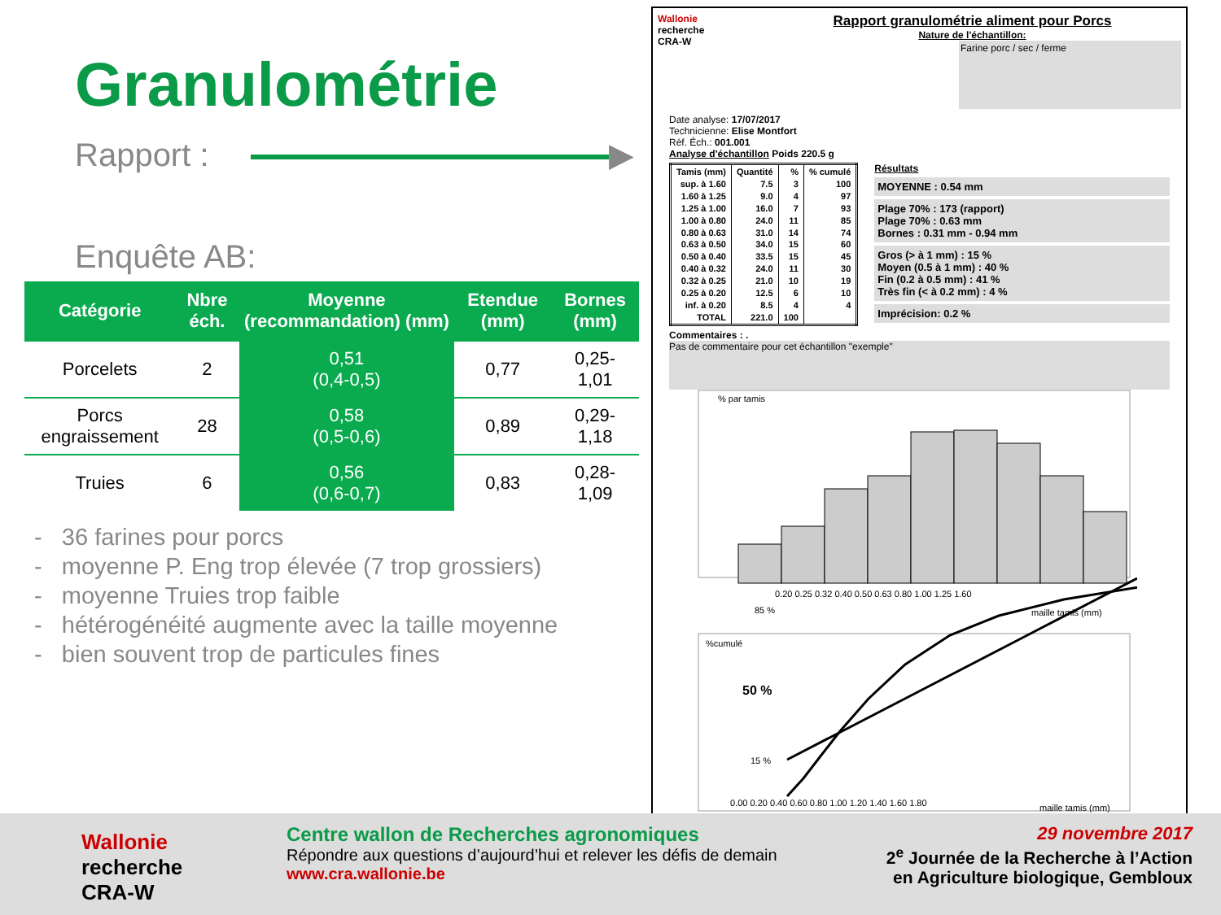Granulométrie
Rapport : ▶
Enquête AB:
| Catégorie | Nbre éch. | Moyenne (recommandation) (mm) | Etendue (mm) | Bornes (mm) |
| --- | --- | --- | --- | --- |
| Porcelets | 2 | 0,51 (0,4-0,5) | 0,77 | 0,25-1,01 |
| Porcs engraissement | 28 | 0,58 (0,5-0,6) | 0,89 | 0,29-1,18 |
| Truies | 6 | 0,56 (0,6-0,7) | 0,83 | 0,28-1,09 |
- 36 farines pour porcs
- moyenne P. Eng trop élevée (7 trop grossiers)
- moyenne Truies trop faible
- hétérogénéité augmente avec la taille moyenne
- bien souvent trop de particules fines
Wallonie
recherche
CRA-W
Rapport granulométrie aliment pour Porcs
Nature de l'échantillon:
Farine porc / sec / ferme
Date analyse: 17/07/2017
Technicienne: Elise Montfort
Réf. Éch.: 001.001
Analyse d'échantillon Poids 220.5 g
| Tamis (mm) | Quantité | % | % cumulé |
| --- | --- | --- | --- |
| sup. à 1.60 | 7.5 | 3 | 100 |
| 1.60 à 1.25 | 9.0 | 4 | 97 |
| 1.25 à 1.00 | 16.0 | 7 | 93 |
| 1.00 à 0.80 | 24.0 | 11 | 85 |
| 0.80 à 0.63 | 31.0 | 14 | 74 |
| 0.63 à 0.50 | 34.0 | 15 | 60 |
| 0.50 à 0.40 | 33.5 | 15 | 45 |
| 0.40 à 0.32 | 24.0 | 11 | 30 |
| 0.32 à 0.25 | 21.0 | 10 | 19 |
| 0.25 à 0.20 | 12.5 | 6 | 10 |
| inf. à 0.20 | 8.5 | 4 | 4 |
| TOTAL | 221.0 | 100 | |
Résultats
MOYENNE : 0.54 mm
Plage 70% : 173 (rapport)
Plage 70% : 0.63 mm
Bornes : 0.31 mm - 0.94 mm
Gros (> à 1 mm) : 15 %
Moyen (0.5 à 1 mm) : 40 %
Fin (0.2 à 0.5 mm) : 41 %
Très fin (< à 0.2 mm) : 4 %
Imprécision: 0.2 %
Commentaires : .
Pas de commentaire pour cet échantillon "exemple"
% par tamis
0.20 0.25 0.32 0.40 0.50 0.63 0.80 1.00 1.25 1.60
maille tamis (mm)
%cumulé
85 %
50 %
15 %
0.00 0.20 0.40 0.60 0.80 1.00 1.20 1.40 1.60 1.80
maille tamis (mm)
Wallonie
recherche
CRA-W
Centre wallon de Recherches agronomiques
Répondre aux questions d’aujourd’hui et relever les défis de demain
www.cra.wallonie.be
29 novembre 2017
2<sup>e</sup> Journée de la Recherche à l’Action
en Agriculture biologique, Gembloux